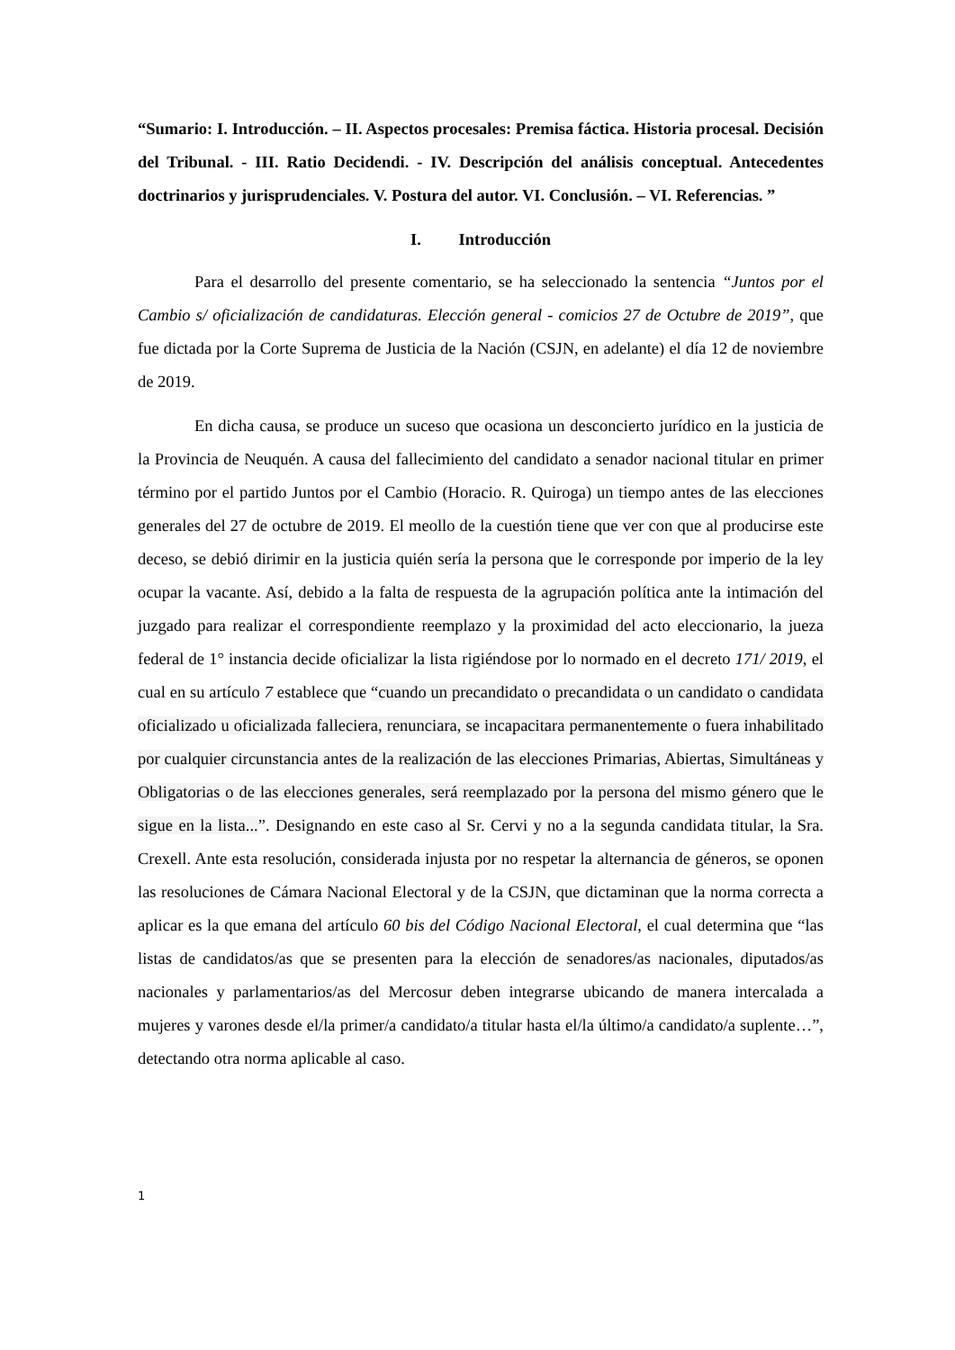“Sumario: I. Introducción. – II. Aspectos procesales: Premisa fáctica. Historia procesal. Decisión del Tribunal. - III. Ratio Decidendi. - IV. Descripción del análisis conceptual. Antecedentes doctrinarios y jurisprudenciales. V. Postura del autor. VI. Conclusión. – VI. Referencias. ”
I. Introducción
Para el desarrollo del presente comentario, se ha seleccionado la sentencia “Juntos por el Cambio s/ oficialización de candidaturas. Elección general - comicios 27 de Octubre de 2019”, que fue dictada por la Corte Suprema de Justicia de la Nación (CSJN, en adelante) el día 12 de noviembre de 2019.
En dicha causa, se produce un suceso que ocasiona un desconcierto jurídico en la justicia de la Provincia de Neuquén. A causa del fallecimiento del candidato a senador nacional titular en primer término por el partido Juntos por el Cambio (Horacio. R. Quiroga) un tiempo antes de las elecciones generales del 27 de octubre de 2019. El meollo de la cuestión tiene que ver con que al producirse este deceso, se debió dirimir en la justicia quién sería la persona que le corresponde por imperio de la ley ocupar la vacante. Así, debido a la falta de respuesta de la agrupación política ante la intimación del juzgado para realizar el correspondiente reemplazo y la proximidad del acto eleccionario, la jueza federal de 1° instancia decide oficializar la lista rigiéndose por lo normado en el decreto 171/ 2019, el cual en su artículo 7 establece que “cuando un precandidato o precandidata o un candidato o candidata oficializado u oficializada falleciera, renunciara, se incapacitara permanentemente o fuera inhabilitado por cualquier circunstancia antes de la realización de las elecciones Primarias, Abiertas, Simultáneas y Obligatorias o de las elecciones generales, será reemplazado por la persona del mismo género que le sigue en la lista...”. Designando en este caso al Sr. Cervi y no a la segunda candidata titular, la Sra. Crexell. Ante esta resolución, considerada injusta por no respetar la alternancia de géneros, se oponen las resoluciones de Cámara Nacional Electoral y de la CSJN, que dictaminan que la norma correcta a aplicar es la que emana del artículo 60 bis del Código Nacional Electoral, el cual determina que “las listas de candidatos/as que se presenten para la elección de senadores/as nacionales, diputados/as nacionales y parlamentarios/as del Mercosur deben integrarse ubicando de manera intercalada a mujeres y varones desde el/la primer/a candidato/a titular hasta el/la último/a candidato/a suplente…”, detectando otra norma aplicable al caso.
1